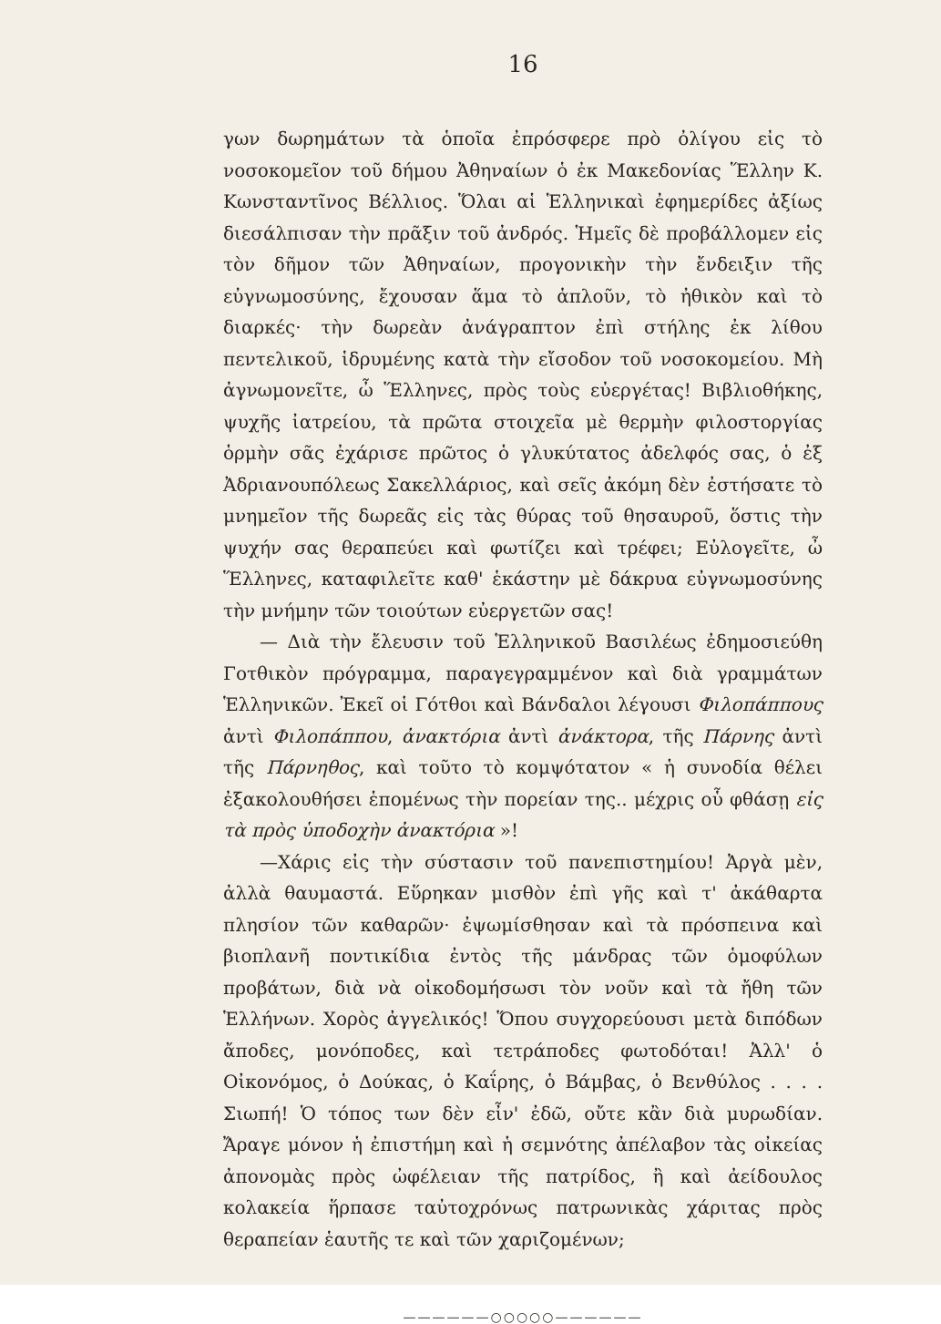16
γων δωρημάτων τὰ ὁποῖα ἐπρόσφερε πρὸ ὀλίγου εἰς τὸ νοσοκομεῖον τοῦ δήμου Ἀθηναίων ὁ ἐκ Μακεδονίας Ἕλλην Κ. Κωνσταντῖνος Βέλλιος. Ὅλαι αἱ Ἑλληνικαὶ ἐφημερίδες ἀξίως διεσάλπισαν τὴν πρᾶξιν τοῦ ἀνδρός. Ἡμεῖς δὲ προβάλλομεν εἰς τὸν δῆμον τῶν Ἀθηναίων, προγονικὴν τὴν ἔνδειξιν τῆς εὐγνωμοσύνης, ἔχουσαν ἅμα τὸ ἁπλοῦν, τὸ ἠθικὸν καὶ τὸ διαρκές· τὴν δωρεὰν ἀνάγραπτον ἐπὶ στήλης ἐκ λίθου πεντελικοῦ, ἱδρυμένης κατὰ τὴν εἴσοδον τοῦ νοσοκομείου. Μὴ ἀγνωμονεῖτε, ὦ Ἕλληνες, πρὸς τοὺς εὐεργέτας! Βιβλιοθήκης, ψυχῆς ἰατρείου, τὰ πρῶτα στοιχεῖα μὲ θερμὴν φιλοστοργίας ὁρμὴν σᾶς ἐχάρισε πρῶτος ὁ γλυκύτατος ἀδελφός σας, ὁ ἐξ Ἀδριανουπόλεως Σακελλάριος, καὶ σεῖς ἀκόμη δὲν ἐστήσατε τὸ μνημεῖον τῆς δωρεᾶς εἰς τὰς θύρας τοῦ θησαυροῦ, ὅστις τὴν ψυχήν σας θεραπεύει καὶ φωτίζει καὶ τρέφει; Εὐλογεῖτε, ὦ Ἕλληνες, καταφιλεῖτε καθ' ἑκάστην μὲ δάκρυα εὐγνωμοσύνης τὴν μνήμην τῶν τοιούτων εὐεργετῶν σας!
— Διὰ τὴν ἔλευσιν τοῦ Ἑλληνικοῦ Βασιλέως ἐδημοσιεύθη Γοτθικὸν πρόγραμμα, παραγεγραμμένον καὶ διὰ γραμμάτων Ἑλληνικῶν. Ἐκεῖ οἱ Γότθοι καὶ Βάνδαλοι λέγουσι Φιλοπάππους ἀντὶ Φιλοπάππου, ἀνακτόρια ἀντὶ ἀνάκτορα, τῆς Πάρνης ἀντὶ τῆς Πάρνηθος, καὶ τοῦτο τὸ κομψότατον « ἡ συνοδία θέλει ἐξακολουθήσει ἑπομένως τὴν πορείαν της.. μέχρις οὗ φθάσῃ εἰς τὰ πρὸς ὑποδοχὴν ἀνακτόρια »!
—Χάρις εἰς τὴν σύστασιν τοῦ πανεπιστημίου! Ἀργὰ μὲν, ἀλλὰ θαυμαστά. Εὕρηκαν μισθὸν ἐπὶ γῆς καὶ τ' ἀκάθαρτα πλησίον τῶν καθαρῶν· ἐψωμίσθησαν καὶ τὰ πρόσπεινα καὶ βιοπλανῆ ποντικίδια ἐντὸς τῆς μάνδρας τῶν ὁμοφύλων προβάτων, διὰ νὰ οἰκοδομήσωσι τὸν νοῦν καὶ τὰ ἤθη τῶν Ἑλλήνων. Χορὸς ἀγγελικός! Ὅπου συγχορεύουσι μετὰ διπόδων ἄποδες, μονόποδες, καὶ τετράποδες φωτοδόται! Ἀλλ' ὁ Οἰκονόμος, ὁ Δούκας, ὁ Καΐρης, ὁ Βάμβας, ὁ Βενθύλος . . . . Σιωπή! Ὁ τόπος των δὲν εἶν' ἐδῶ, οὔτε κἂν διὰ μυρωδίαν. Ἄραγε μόνον ἡ ἐπιστήμη καὶ ἡ σεμνότης ἀπέλαβον τὰς οἰκείας ἀπονομὰς πρὸς ὠφέλειαν τῆς πατρίδος, ἢ καὶ ἀείδουλος κολακεία ἥρπασε ταὐτοχρόνως πατρωνικὰς χάριτας πρὸς θεραπείαν ἑαυτῆς τε καὶ τῶν χαριζομένων;
——————○○○○○——————